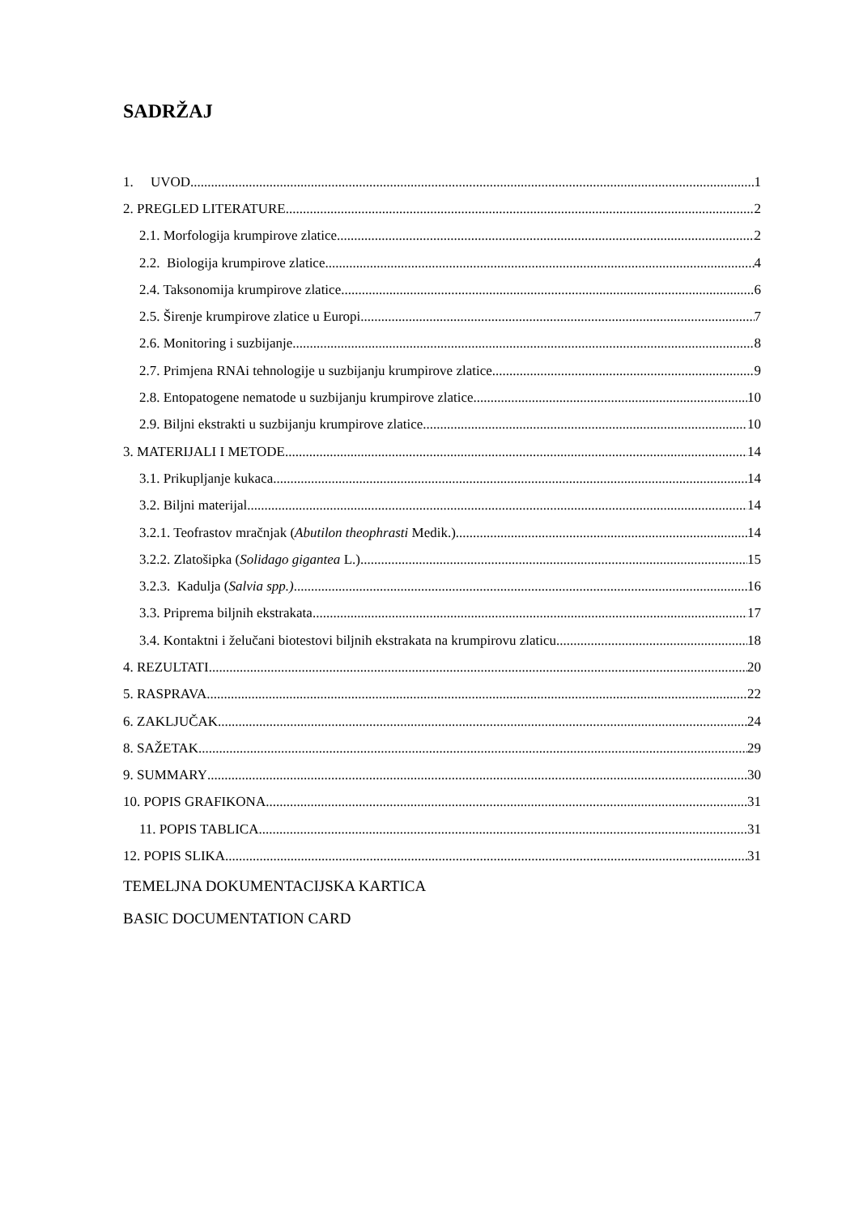SADRŽAJ
1. UVOD 1
2. PREGLED LITERATURE 2
2.1. Morfologija krumpirove zlatice 2
2.2. Biologija krumpirove zlatice 4
2.4. Taksonomija krumpirove zlatice 6
2.5. Širenje krumpirove zlatice u Europi 7
2.6. Monitoring i suzbijanje 8
2.7. Primjena RNAi tehnologije u suzbijanju krumpirove zlatice 9
2.8. Entopatogene nematode u suzbijanju krumpirove zlatice 10
2.9. Biljni ekstrakti u suzbijanju krumpirove zlatice 10
3. MATERIJALI I METODE 14
3.1. Prikupljanje kukaca 14
3.2. Biljni materijal 14
3.2.1. Teofrastov mračnjak (Abutilon theophrasti Medik.) 14
3.2.2. Zlatošipka (Solidago gigantea L.) 15
3.2.3. Kadulja (Salvia spp.) 16
3.3. Priprema biljnih ekstrakata 17
3.4. Kontaktni i želučani biotestovi biljnih ekstrakata na krumpirovu zlaticu 18
4. REZULTATI 20
5. RASPRAVA 22
6. ZAKLJUČAK 24
8. SAŽETAK 29
9. SUMMARY 30
10. POPIS GRAFIKONA 31
11. POPIS TABLICA 31
12. POPIS SLIKA 31
TEMELJNA DOKUMENTACIJSKA KARTICA
BASIC DOCUMENTATION CARD